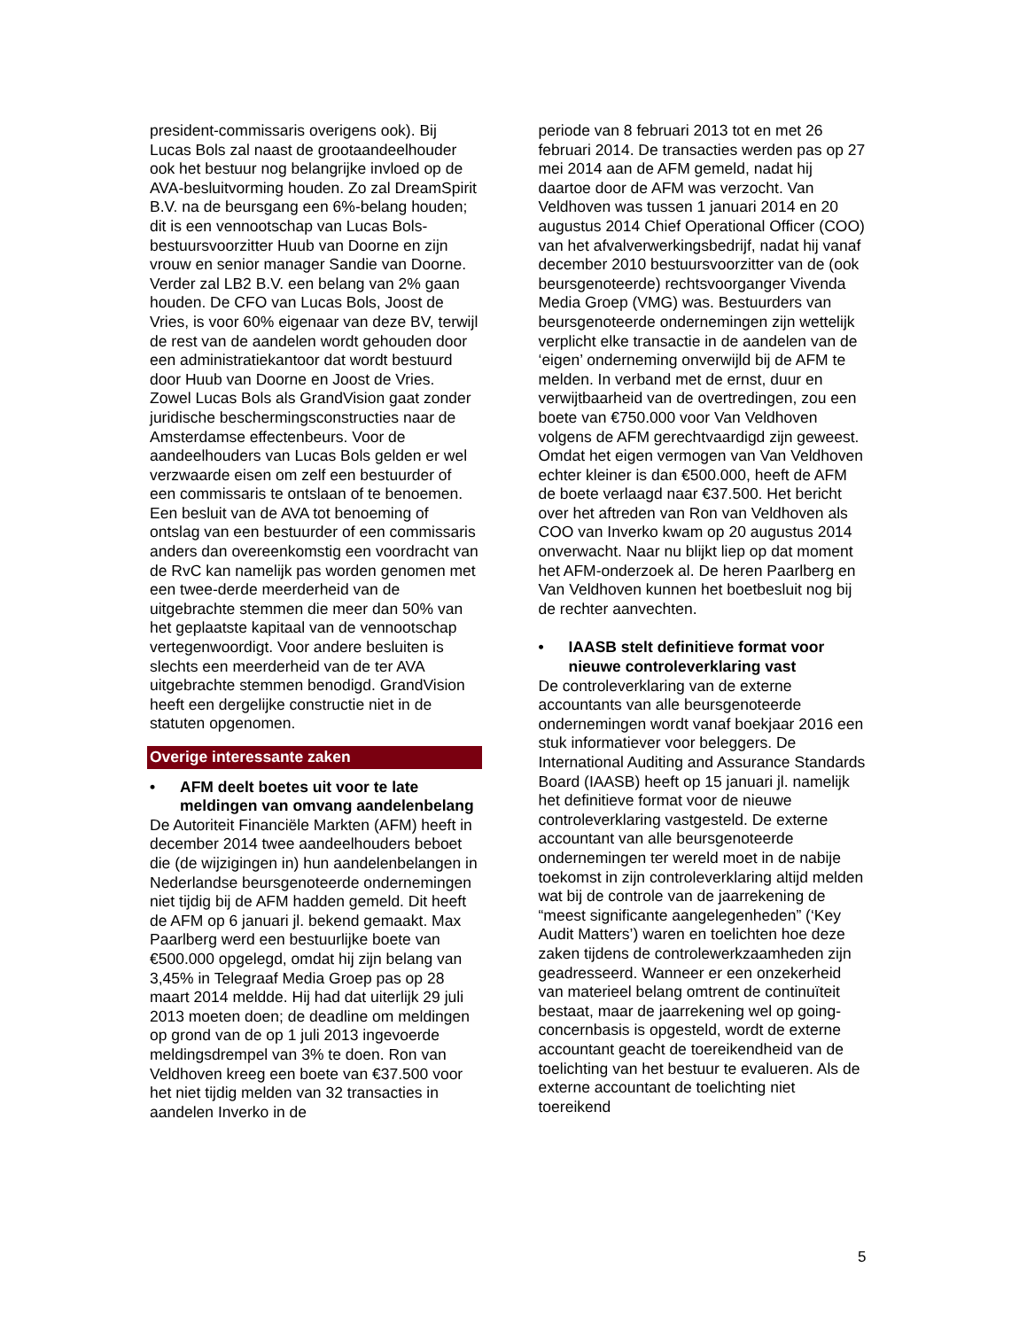president-commissaris overigens ook). Bij Lucas Bols zal naast de grootaandeelhouder ook het bestuur nog belangrijke invloed op de AVA-besluitvorming houden. Zo zal DreamSpirit B.V. na de beursgang een 6%-belang houden; dit is een vennootschap van Lucas Bols-bestuursvoorzitter Huub van Doorne en zijn vrouw en senior manager Sandie van Doorne. Verder zal LB2 B.V. een belang van 2% gaan houden. De CFO van Lucas Bols, Joost de Vries, is voor 60% eigenaar van deze BV, terwijl de rest van de aandelen wordt gehouden door een administratiekantoor dat wordt bestuurd door Huub van Doorne en Joost de Vries. Zowel Lucas Bols als GrandVision gaat zonder juridische beschermingsconstructies naar de Amsterdamse effectenbeurs. Voor de aandeelhouders van Lucas Bols gelden er wel verzwaarde eisen om zelf een bestuurder of een commissaris te ontslaan of te benoemen. Een besluit van de AVA tot benoeming of ontslag van een bestuurder of een commissaris anders dan overeenkomstig een voordracht van de RvC kan namelijk pas worden genomen met een twee-derde meerderheid van de uitgebrachte stemmen die meer dan 50% van het geplaatste kapitaal van de vennootschap vertegenwoordigt. Voor andere besluiten is slechts een meerderheid van de ter AVA uitgebrachte stemmen benodigd. GrandVision heeft een dergelijke constructie niet in de statuten opgenomen.
Overige interessante zaken
• AFM deelt boetes uit voor te late meldingen van omvang aandelenbelang
De Autoriteit Financiële Markten (AFM) heeft in december 2014 twee aandeelhouders beboet die (de wijzigingen in) hun aandelenbelangen in Nederlandse beursgenoteerde ondernemingen niet tijdig bij de AFM hadden gemeld. Dit heeft de AFM op 6 januari jl. bekend gemaakt. Max Paarlberg werd een bestuurlijke boete van €500.000 opgelegd, omdat hij zijn belang van 3,45% in Telegraaf Media Groep pas op 28 maart 2014 meldde. Hij had dat uiterlijk 29 juli 2013 moeten doen; de deadline om meldingen op grond van de op 1 juli 2013 ingevoerde meldingsdrempel van 3% te doen. Ron van Veldhoven kreeg een boete van €37.500 voor het niet tijdig melden van 32 transacties in aandelen Inverko in de
periode van 8 februari 2013 tot en met 26 februari 2014. De transacties werden pas op 27 mei 2014 aan de AFM gemeld, nadat hij daartoe door de AFM was verzocht. Van Veldhoven was tussen 1 januari 2014 en 20 augustus 2014 Chief Operational Officer (COO) van het afvalverwerkingsbedrijf, nadat hij vanaf december 2010 bestuursvoorzitter van de (ook beursgenoteerde) rechtsvoorganger Vivenda Media Groep (VMG) was. Bestuurders van beursgenoteerde ondernemingen zijn wettelijk verplicht elke transactie in de aandelen van de ‘eigen’ onderneming onverwijld bij de AFM te melden. In verband met de ernst, duur en verwijtbaarheid van de overtredingen, zou een boete van €750.000 voor Van Veldhoven volgens de AFM gerechtvaardigd zijn geweest. Omdat het eigen vermogen van Van Veldhoven echter kleiner is dan €500.000, heeft de AFM de boete verlaagd naar €37.500. Het bericht over het aftreden van Ron van Veldhoven als COO van Inverko kwam op 20 augustus 2014 onverwacht. Naar nu blijkt liep op dat moment het AFM-onderzoek al. De heren Paarlberg en Van Veldhoven kunnen het boetbesluit nog bij de rechter aanvechten.
• IAASB stelt definitieve format voor nieuwe controleverklaring vast
De controleverklaring van de externe accountants van alle beursgenoteerde ondernemingen wordt vanaf boekjaar 2016 een stuk informatiever voor beleggers. De International Auditing and Assurance Standards Board (IAASB) heeft op 15 januari jl. namelijk het definitieve format voor de nieuwe controleverklaring vastgesteld. De externe accountant van alle beursgenoteerde ondernemingen ter wereld moet in de nabije toekomst in zijn controleverklaring altijd melden wat bij de controle van de jaarrekening de “meest significante aangelegenheden” (‘Key Audit Matters’) waren en toelichten hoe deze zaken tijdens de controlewerkzaamheden zijn geadresseerd. Wanneer er een onzekerheid van materieel belang omtrent de continuïteit bestaat, maar de jaarrekening wel op going-concernbasis is opgesteld, wordt de externe accountant geacht de toereikendheid van de toelichting van het bestuur te evalueren. Als de externe accountant de toelichting niet toereikend
5